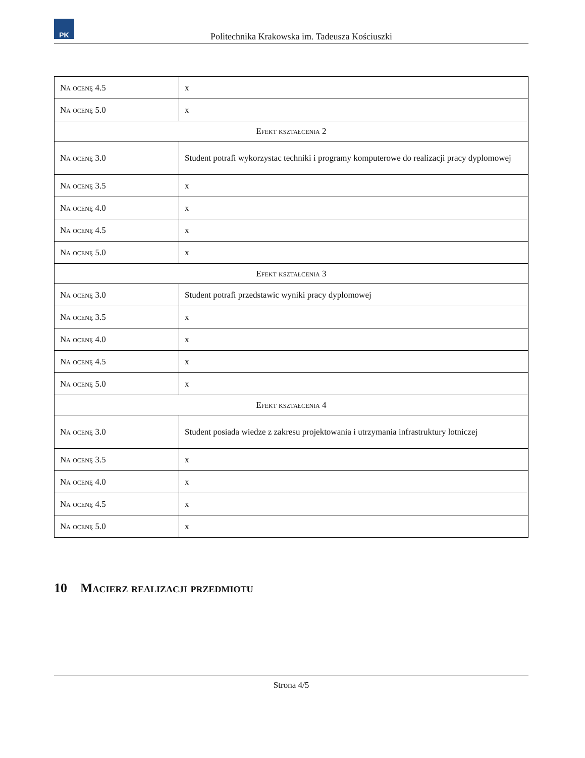PK
Politechnika Krakowska im. Tadeusza Kościuszki
| Na ocenę 4.5 | x |
| Na ocenę 5.0 | x |
| Efekt kształcenia 2 | |
| Na ocenę 3.0 | Student potrafi wykorzystac techniki i programy komputerowe do realizacji pracy dyplomowej |
| Na ocenę 3.5 | x |
| Na ocenę 4.0 | x |
| Na ocenę 4.5 | x |
| Na ocenę 5.0 | x |
| Efekt kształcenia 3 | |
| Na ocenę 3.0 | Student potrafi przedstawic wyniki pracy dyplomowej |
| Na ocenę 3.5 | x |
| Na ocenę 4.0 | x |
| Na ocenę 4.5 | x |
| Na ocenę 5.0 | x |
| Efekt kształcenia 4 | |
| Na ocenę 3.0 | Student posiada wiedze z zakresu projektowania i utrzymania infrastruktury lotniczej |
| Na ocenę 3.5 | x |
| Na ocenę 4.0 | x |
| Na ocenę 4.5 | x |
| Na ocenę 5.0 | x |
10 Macierz realizacji przedmiotu
Strona 4/5